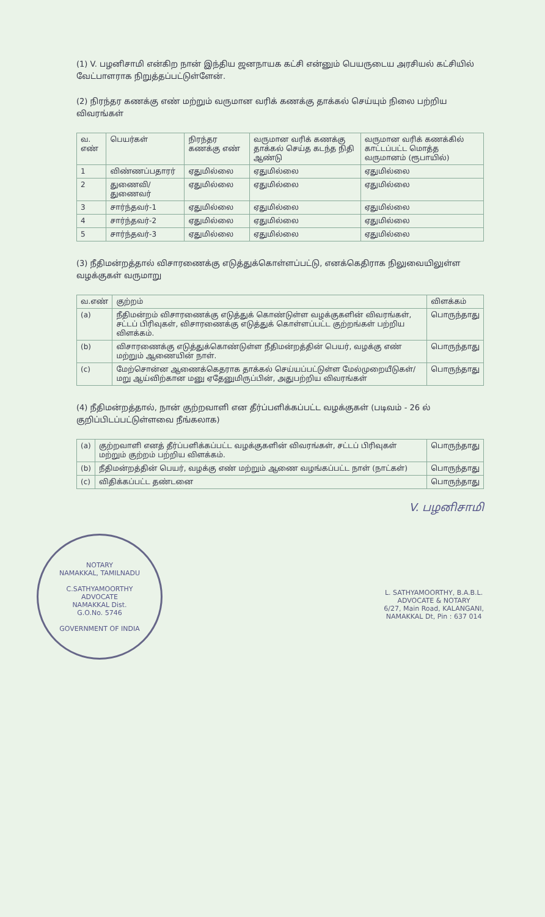(1) V. பழனிசாமி என்கிற நான் இந்திய ஜனநாயக கட்சி என்னும் பெயருடைய அரசியல் கட்சியில் வேட்பாளராக நிறுத்தப்பட்டுள்ளேன்.
(2) நிரந்தர கணக்கு எண் மற்றும் வருமான வரிக் கணக்கு தாக்கல் செய்யும் நிலை பற்றிய விவரங்கள்
| வ. எண் | பெயர்கள் | நிரந்தர கணக்கு எண் | வருமான வரிக் கணக்கு தாக்கல் செய்த கடந்த நிதி ஆண்டு | வருமான வரிக் கணக்கில் காட்டப்பட்ட மொத்த வருமானம் (ரூபாயில்) |
| --- | --- | --- | --- | --- |
| 1 | விண்ணப்பதாரர் | ஏதுமில்லை | ஏதுமில்லை | ஏதுமில்லை |
| 2 | துணைவி/துணைவர் | ஏதுமில்லை | ஏதுமில்லை | ஏதுமில்லை |
| 3 | சார்ந்தவர்-1 | ஏதுமில்லை | ஏதுமில்லை | ஏதுமில்லை |
| 4 | சார்ந்தவர்-2 | ஏதுமில்லை | ஏதுமில்லை | ஏதுமில்லை |
| 5 | சார்ந்தவர்-3 | ஏதுமில்லை | ஏதுமில்லை | ஏதுமில்லை |
(3) நீதிமன்றத்தால் விசாரணைக்கு எடுத்துக்கொள்ளப்பட்டு, எனக்கெதிராக நிலுவையிலுள்ள வழக்குகள் வருமாறு
| வ.எண் | குற்றம் | விளக்கம் |
| --- | --- | --- |
| (a) | நீதிமன்றம் விசாரணைக்கு எடுத்துக் கொண்டுள்ள வழக்குகளின் விவரங்கள், சட்டப் பிரிவுகள், விசாரணைக்கு எடுத்துக் கொள்ளப்பட்ட குற்றங்கள் பற்றிய விளக்கம். | பொருந்தாது |
| (b) | விசாரணைக்கு எடுத்துக்கொண்டுள்ள நீதிமன்றத்தின் பெயர், வழக்கு எண் மற்றும் ஆணையின் நாள். | பொருந்தாது |
| (c) | மேற்சொன்ன ஆணைக்கெதராக தாக்கல் செய்யப்பட்டுள்ள மேல்முறையீடுகள்/மறு ஆய்விற்கான மனு ஏதேனுமிருப்பின், அதுபற்றிய விவரங்கள் | பொருந்தாது |
(4) நீதிமன்றத்தால், நான் குற்றவாளி என தீர்ப்பளிக்கப்பட்ட வழக்குகள் (படிவம் - 26 ல் குறிப்பிடப்பட்டுள்ளவை நீங்கலாக)
| (a) | குற்றவாளி எனத் தீர்ப்பளிக்கப்பட்ட வழக்குகளின் விவரங்கள், சட்டப் பிரிவுகள் மற்றும் குற்றம் பற்றிய விளக்கம். | பொருந்தாது |
| (b) | நீதிமன்றத்தின் பெயர், வழக்கு எண் மற்றும் ஆணை வழங்கப்பட்ட நாள் (நாட்கள்) | பொருந்தாது |
| (c) | விதிக்கப்பட்ட தண்டனை | பொருந்தாது |
V. பழனிசாமி
NOTARY
NAMAKKAL, TAMILNADU
C.SATHYAMOORTHY
ADVOCATE
NAMAKKAL Dist.
G.O.No. 5746
GOVERNMENT OF INDIA
L. SATHYAMOORTHY, B.A.B.L.
ADVOCATE & NOTARY
6/27, Main Road, KALANGANI,
NAMAKKAL Dt, Pin : 637 014